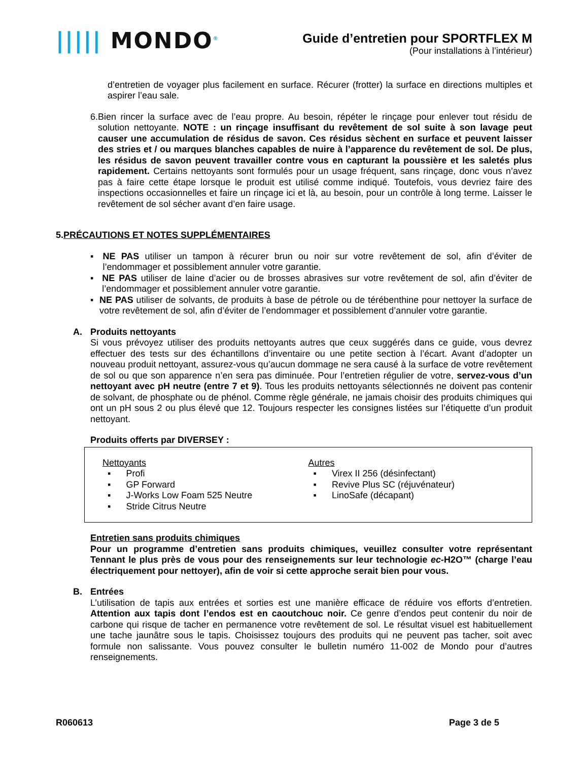||||| MONDO<sup>®</sup>
Guide d’entretien pour SPORTFLEX M
(Pour installations à l’intérieur)
d’entretien de voyager plus facilement en surface. Récurer (frotter) la surface en directions multiples et aspirer l’eau sale.
6. Bien rincer la surface avec de l’eau propre. Au besoin, répéter le rinçage pour enlever tout résidu de solution nettoyante. NOTE : un rinçage insuffisant du revêtement de sol suite à son lavage peut causer une accumulation de résidus de savon. Ces résidus sèchent en surface et peuvent laisser des stries et / ou marques blanches capables de nuire à l’apparence du revêtement de sol. De plus, les résidus de savon peuvent travailler contre vous en capturant la poussière et les saletés plus rapidement. Certains nettoyants sont formulés pour un usage fréquent, sans rinçage, donc vous n’avez pas à faire cette étape lorsque le produit est utilisé comme indiqué. Toutefois, vous devriez faire des inspections occasionnelles et faire un rinçage ici et là, au besoin, pour un contrôle à long terme. Laisser le revêtement de sol sécher avant d’en faire usage.
5.PRÉCAUTIONS ET NOTES SUPPLÉMENTAIRES
▪ NE PAS utiliser un tampon à récurer brun ou noir sur votre revêtement de sol, afin d’éviter de l’endommager et possiblement annuler votre garantie.
▪ NE PAS utiliser de laine d’acier ou de brosses abrasives sur votre revêtement de sol, afin d’éviter de l’endommager et possiblement annuler votre garantie.
▪ NE PAS utiliser de solvants, de produits à base de pétrole ou de térébenthine pour nettoyer la surface de votre revêtement de sol, afin d’éviter de l’endommager et possiblement d’annuler votre garantie.
A. Produits nettoyants
Si vous prévoyez utiliser des produits nettoyants autres que ceux suggérés dans ce guide, vous devrez effectuer des tests sur des échantillons d’inventaire ou une petite section à l’écart. Avant d’adopter un nouveau produit nettoyant, assurez-vous qu’aucun dommage ne sera causé à la surface de votre revêtement de sol ou que son apparence n’en sera pas diminuée. Pour l’entretien régulier de votre, servez-vous d’un nettoyant avec pH neutre (entre 7 et 9). Tous les produits nettoyants sélectionnés ne doivent pas contenir de solvant, de phosphate ou de phénol. Comme règle générale, ne jamais choisir des produits chimiques qui ont un pH sous 2 ou plus élevé que 12. Toujours respecter les consignes listées sur l’étiquette d’un produit nettoyant.
Produits offerts par DIVERSEY :
Nettoyants
▪ Profi
▪ GP Forward
▪ J-Works Low Foam 525 Neutre
▪ Stride Citrus Neutre
Autres
▪ Virex II 256 (désinfectant)
▪ Revive Plus SC (réjuvénateur)
▪ LinoSafe (décapant)
Entretien sans produits chimiques
Pour un programme d’entretien sans produits chimiques, veuillez consulter votre représentant Tennant le plus près de vous pour des renseignements sur leur technologie ec-H2O™ (charge l’eau électriquement pour nettoyer), afin de voir si cette approche serait bien pour vous.
B. Entrées
L’utilisation de tapis aux entrées et sorties est une manière efficace de réduire vos efforts d’entretien. Attention aux tapis dont l’endos est en caoutchouc noir. Ce genre d’endos peut contenir du noir de carbone qui risque de tacher en permanence votre revêtement de sol. Le résultat visuel est habituellement une tache jaunâtre sous le tapis. Choisissez toujours des produits qui ne peuvent pas tacher, soit avec formule non salissante. Vous pouvez consulter le bulletin numéro 11-002 de Mondo pour d’autres renseignements.
R060613 Page 3 de 5